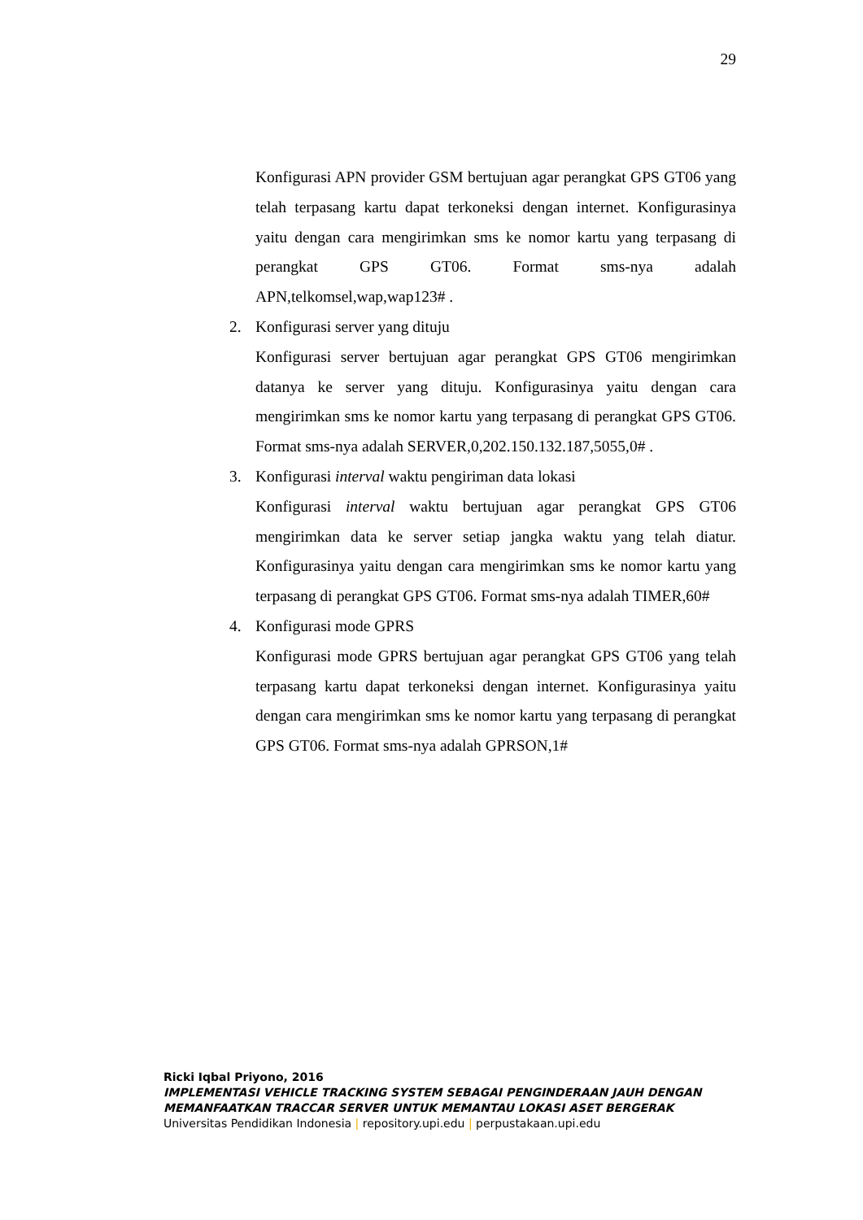29
Konfigurasi APN provider GSM bertujuan agar perangkat GPS GT06 yang telah terpasang kartu dapat terkoneksi dengan internet. Konfigurasinya yaitu dengan cara mengirimkan sms ke nomor kartu yang terpasang di perangkat GPS GT06. Format sms-nya adalah APN,telkomsel,wap,wap123# .
2. Konfigurasi server yang dituju
Konfigurasi server bertujuan agar perangkat GPS GT06 mengirimkan datanya ke server yang dituju. Konfigurasinya yaitu dengan cara mengirimkan sms ke nomor kartu yang terpasang di perangkat GPS GT06. Format sms-nya adalah SERVER,0,202.150.132.187,5055,0# .
3. Konfigurasi interval waktu pengiriman data lokasi
Konfigurasi interval waktu bertujuan agar perangkat GPS GT06 mengirimkan data ke server setiap jangka waktu yang telah diatur. Konfigurasinya yaitu dengan cara mengirimkan sms ke nomor kartu yang terpasang di perangkat GPS GT06. Format sms-nya adalah TIMER,60#
4. Konfigurasi mode GPRS
Konfigurasi mode GPRS bertujuan agar perangkat GPS GT06 yang telah terpasang kartu dapat terkoneksi dengan internet. Konfigurasinya yaitu dengan cara mengirimkan sms ke nomor kartu yang terpasang di perangkat GPS GT06. Format sms-nya adalah GPRSON,1#
Ricki Iqbal Priyono, 2016
IMPLEMENTASI VEHICLE TRACKING SYSTEM SEBAGAI PENGINDERAAN JAUH DENGAN
MEMANFAATKAN TRACCAR SERVER UNTUK MEMANTAU LOKASI ASET BERGERAK
Universitas Pendidikan Indonesia | repository.upi.edu | perpustakaan.upi.edu